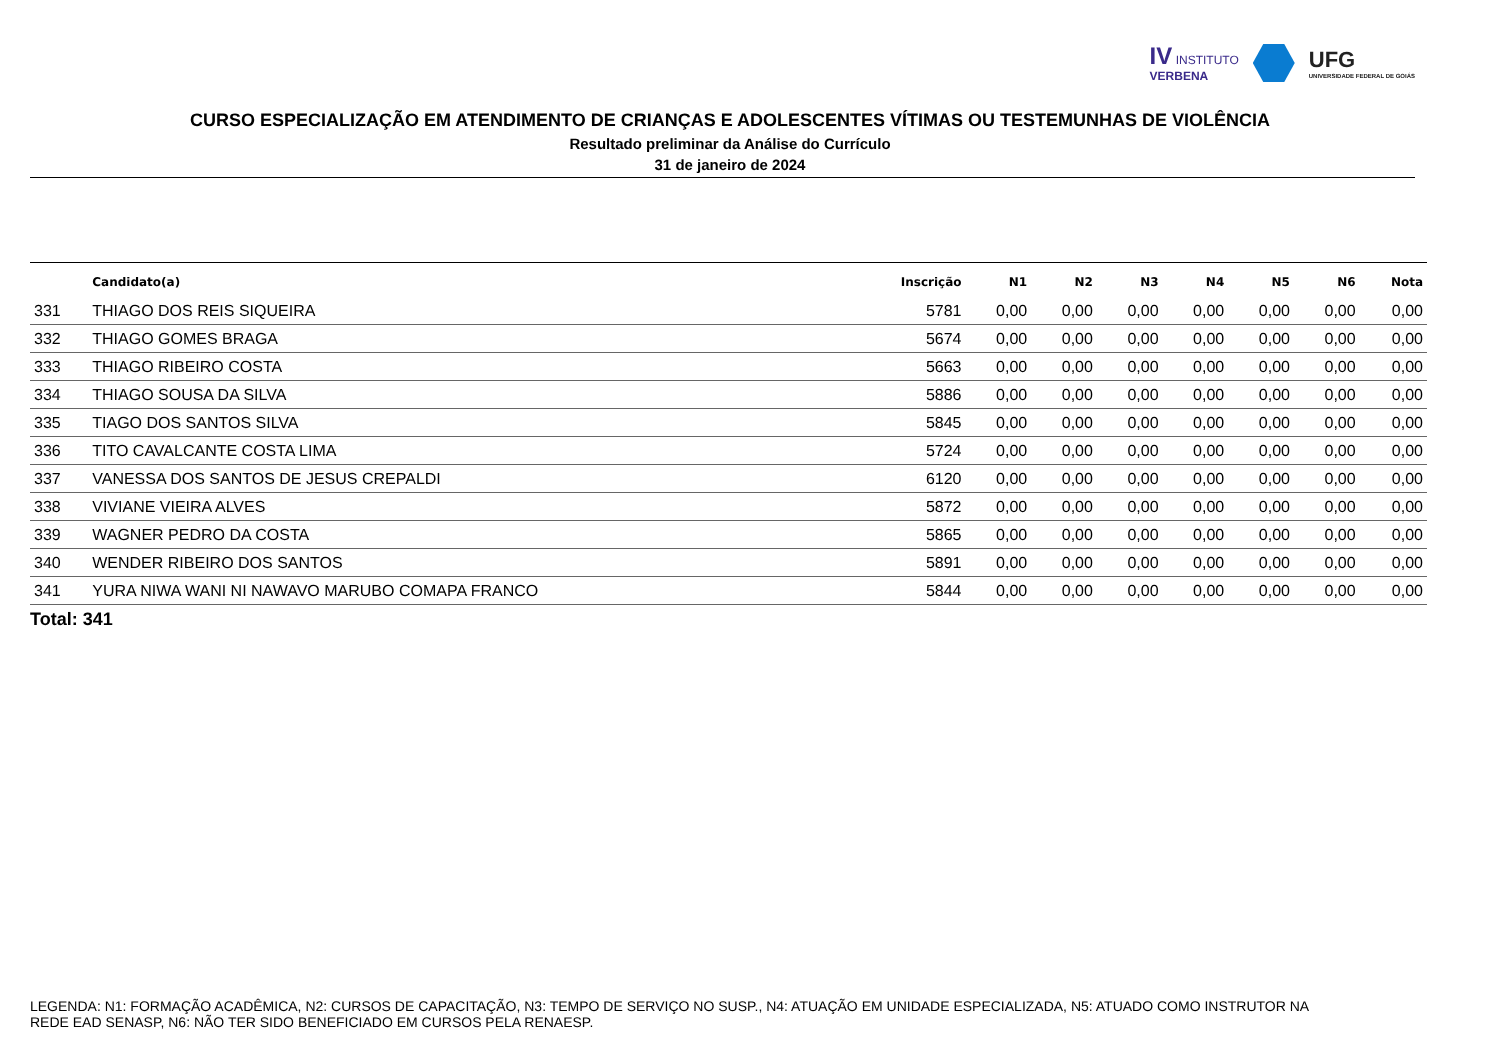IV INSTITUTO
VERBENA
UFG
UNIVERSIDADE FEDERAL DE GOIÁS
CURSO ESPECIALIZAÇÃO EM ATENDIMENTO DE CRIANÇAS E ADOLESCENTES VÍTIMAS OU TESTEMUNHAS DE VIOLÊNCIA
Resultado preliminar da Análise do Currículo
31 de janeiro de 2024
| | Candidato(a) | Inscrição | N1 | N2 | N3 | N4 | N5 | N6 | Nota |
| --- | --- | --- | --- | --- | --- | --- | --- | --- | --- |
| 331 | THIAGO DOS REIS SIQUEIRA | 5781 | 0,00 | 0,00 | 0,00 | 0,00 | 0,00 | 0,00 | 0,00 |
| 332 | THIAGO GOMES BRAGA | 5674 | 0,00 | 0,00 | 0,00 | 0,00 | 0,00 | 0,00 | 0,00 |
| 333 | THIAGO RIBEIRO COSTA | 5663 | 0,00 | 0,00 | 0,00 | 0,00 | 0,00 | 0,00 | 0,00 |
| 334 | THIAGO SOUSA DA SILVA | 5886 | 0,00 | 0,00 | 0,00 | 0,00 | 0,00 | 0,00 | 0,00 |
| 335 | TIAGO DOS SANTOS SILVA | 5845 | 0,00 | 0,00 | 0,00 | 0,00 | 0,00 | 0,00 | 0,00 |
| 336 | TITO CAVALCANTE COSTA LIMA | 5724 | 0,00 | 0,00 | 0,00 | 0,00 | 0,00 | 0,00 | 0,00 |
| 337 | VANESSA DOS SANTOS DE JESUS CREPALDI | 6120 | 0,00 | 0,00 | 0,00 | 0,00 | 0,00 | 0,00 | 0,00 |
| 338 | VIVIANE VIEIRA ALVES | 5872 | 0,00 | 0,00 | 0,00 | 0,00 | 0,00 | 0,00 | 0,00 |
| 339 | WAGNER PEDRO DA COSTA | 5865 | 0,00 | 0,00 | 0,00 | 0,00 | 0,00 | 0,00 | 0,00 |
| 340 | WENDER RIBEIRO DOS SANTOS | 5891 | 0,00 | 0,00 | 0,00 | 0,00 | 0,00 | 0,00 | 0,00 |
| 341 | YURA NIWA WANI NI NAWAVO MARUBO COMAPA FRANCO | 5844 | 0,00 | 0,00 | 0,00 | 0,00 | 0,00 | 0,00 | 0,00 |
Total: 341
LEGENDA: N1: FORMAÇÃO ACADÊMICA, N2: CURSOS DE CAPACITAÇÃO, N3: TEMPO DE SERVIÇO NO SUSP., N4: ATUAÇÃO EM UNIDADE ESPECIALIZADA, N5: ATUADO COMO INSTRUTOR NA REDE EAD SENASP, N6: NÃO TER SIDO BENEFICIADO EM CURSOS PELA RENAESP.